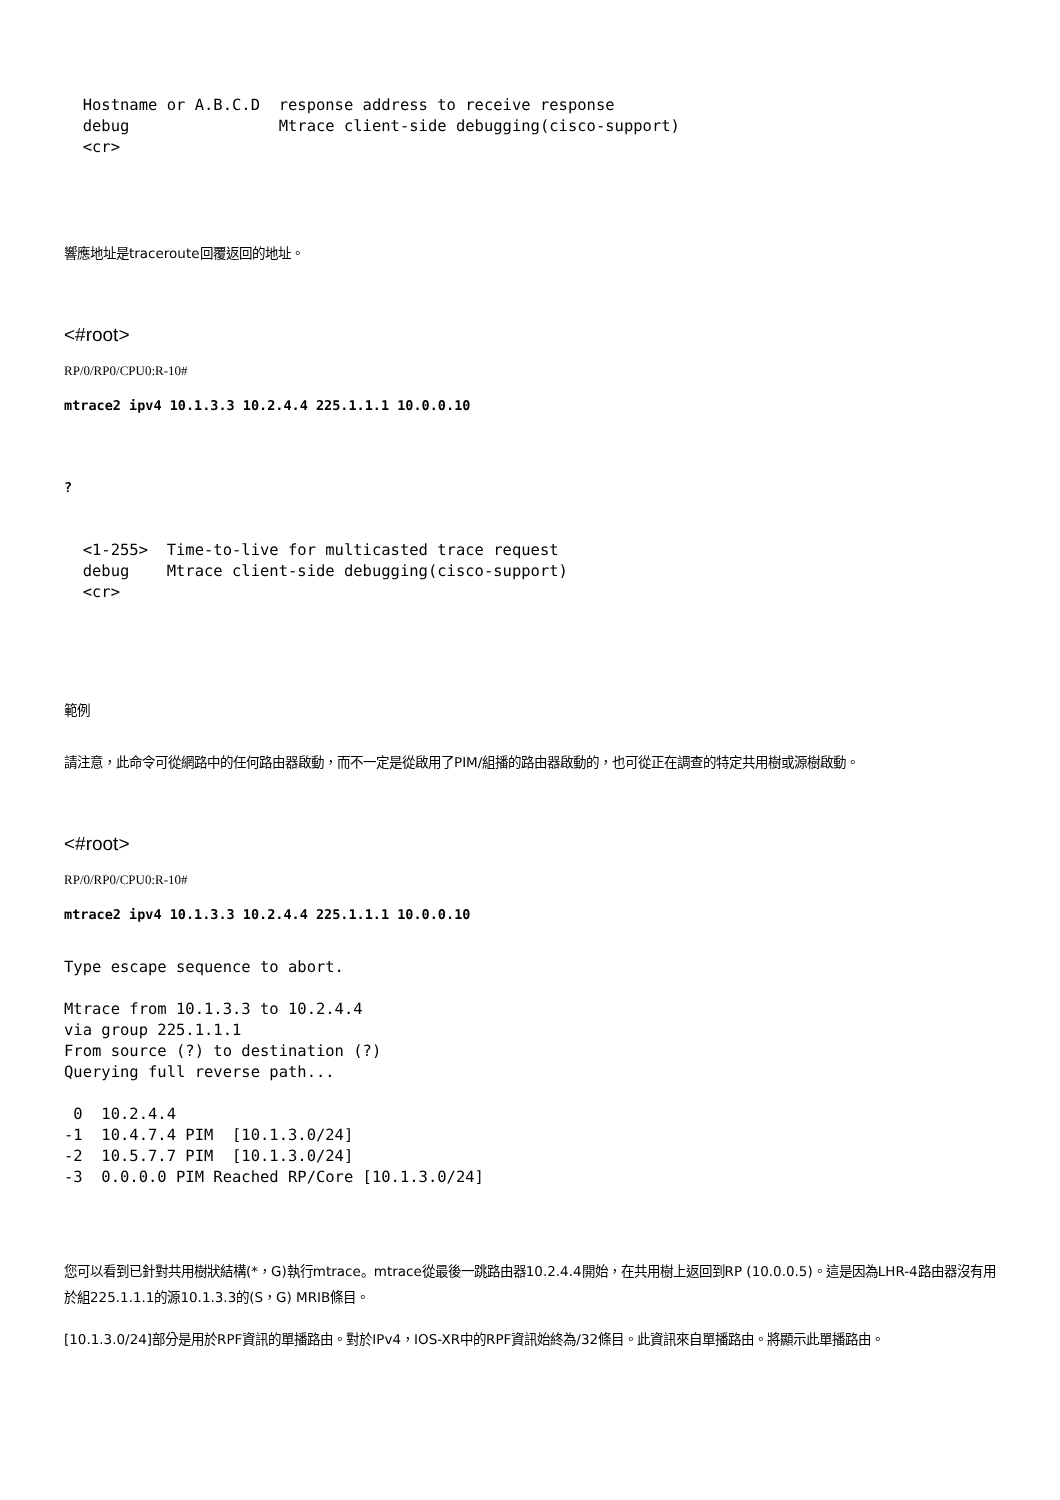Hostname or A.B.C.D  response address to receive response
  debug                Mtrace client-side debugging(cisco-support)
  <cr>
響應地址是traceroute回覆返回的地址。
<#root>
RP/0/RP0/CPU0:R-10#
mtrace2 ipv4 10.1.3.3 10.2.4.4 225.1.1.1 10.0.0.10
?
  <1-255>  Time-to-live for multicasted trace request
  debug    Mtrace client-side debugging(cisco-support)
  <cr>
範例
請注意，此命令可從網路中的任何路由器啟動，而不一定是從啟用了PIM/組播的路由器啟動的，也可從正在調查的特定共用樹或源樹啟動。
<#root>
RP/0/RP0/CPU0:R-10#
mtrace2 ipv4 10.1.3.3 10.2.4.4 225.1.1.1 10.0.0.10
Type escape sequence to abort.

Mtrace from 10.1.3.3 to 10.2.4.4
via group 225.1.1.1
From source (?) to destination (?)
Querying full reverse path...

 0  10.2.4.4
-1  10.4.7.4 PIM  [10.1.3.0/24]
-2  10.5.7.7 PIM  [10.1.3.0/24]
-3  0.0.0.0 PIM Reached RP/Core [10.1.3.0/24]
您可以看到已針對共用樹狀結構(*，G)執行mtrace。mtrace從最後一跳路由器10.2.4.4開始，在共用樹上返回到RP (10.0.0.5)。這是因為LHR-4路由器沒有用於組225.1.1.1的源10.1.3.3的(S，G) MRIB條目。
[10.1.3.0/24]部分是用於RPF資訊的單播路由。對於IPv4，IOS-XR中的RPF資訊始終為/32條目。此資訊來自單播路由。將顯示此單播路由。